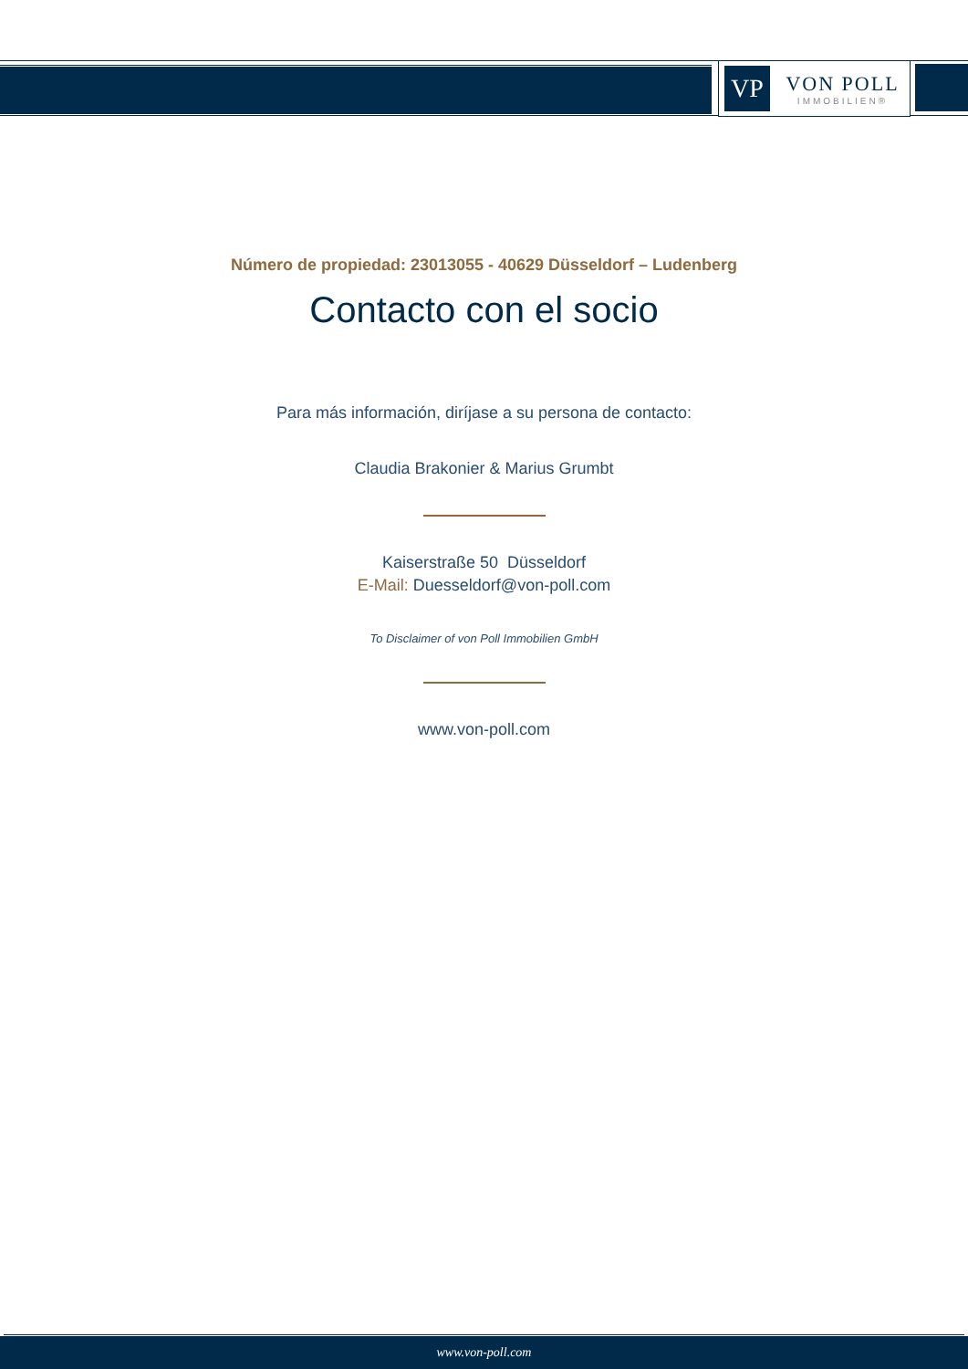VP
VON POLL
IMMOBILIEN®
Número de propiedad: 23013055 - 40629 Düsseldorf – Ludenberg
Contacto con el socio
Para más información, diríjase a su persona de contacto:
Claudia Brakonier & Marius Grumbt
Kaiserstraße 50 Düsseldorf
E-Mail: Duesseldorf@von-poll.com
To Disclaimer of von Poll Immobilien GmbH
www.von-poll.com
www.von-poll.com